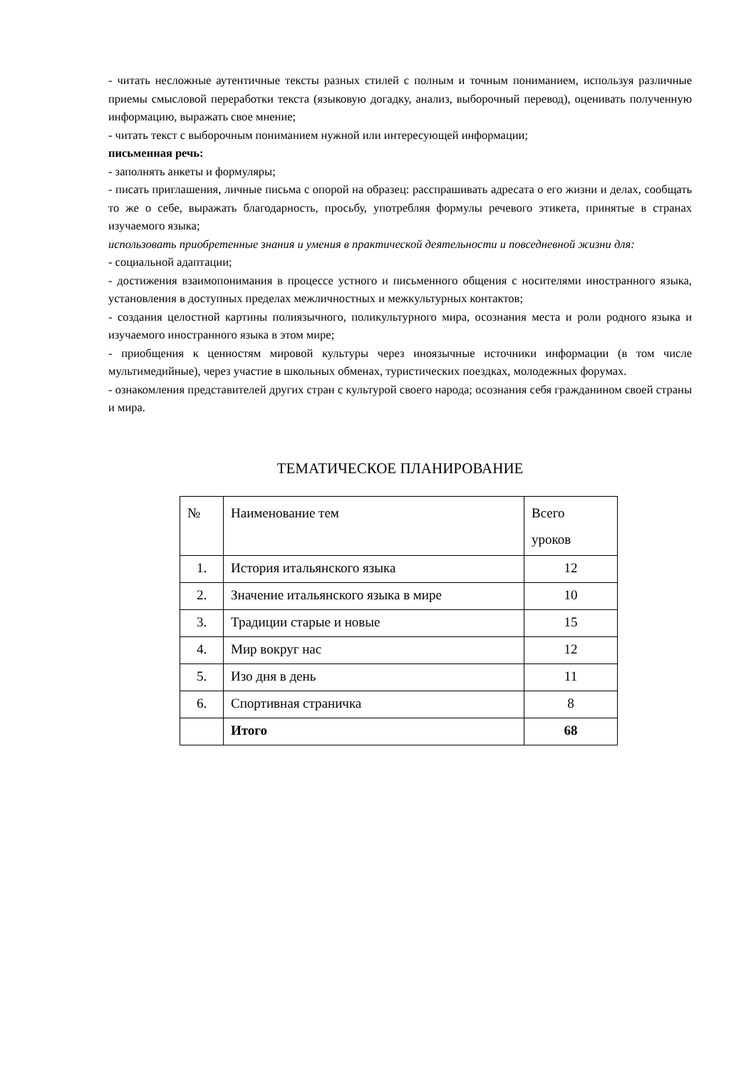- читать несложные аутентичные тексты разных стилей с полным и точным пониманием, используя различные приемы смысловой переработки текста (языковую догадку, анализ, выборочный перевод), оценивать полученную информацию, выражать свое мнение;
- читать текст с выборочным пониманием нужной или интересующей информации;
письменная речь:
- заполнять анкеты и формуляры;
- писать приглашения, личные письма с опорой на образец: расспрашивать адресата о его жизни и делах, сообщать то же о себе, выражать благодарность, просьбу, употребляя формулы речевого этикета, принятые в странах изучаемого языка;
использовать приобретенные знания и умения в практической деятельности и повседневной жизни для:
- социальной адаптации;
- достижения взаимопонимания в процессе устного и письменного общения с носителями иностранного языка, установления в доступных пределах межличностных и межкультурных контактов;
- создания целостной картины полиязычного, поликультурного мира, осознания места и роли родного языка и изучаемого иностранного языка в этом мире;
- приобщения к ценностям мировой культуры через иноязычные источники информации (в том числе мультимедийные), через участие в школьных обменах, туристических поездках, молодежных форумах.
- ознакомления представителей других стран с культурой своего народа; осознания себя гражданином своей страны и мира.
ТЕМАТИЧЕСКОЕ ПЛАНИРОВАНИЕ
| № | Наименование тем | Всего уроков |
| --- | --- | --- |
| 1. | История итальянского языка | 12 |
| 2. | Значение итальянского языка в мире | 10 |
| 3. | Традиции старые и новые | 15 |
| 4. | Мир вокруг нас | 12 |
| 5. | Изо дня в день | 11 |
| 6. | Спортивная страничка | 8 |
| | Итого | 68 |